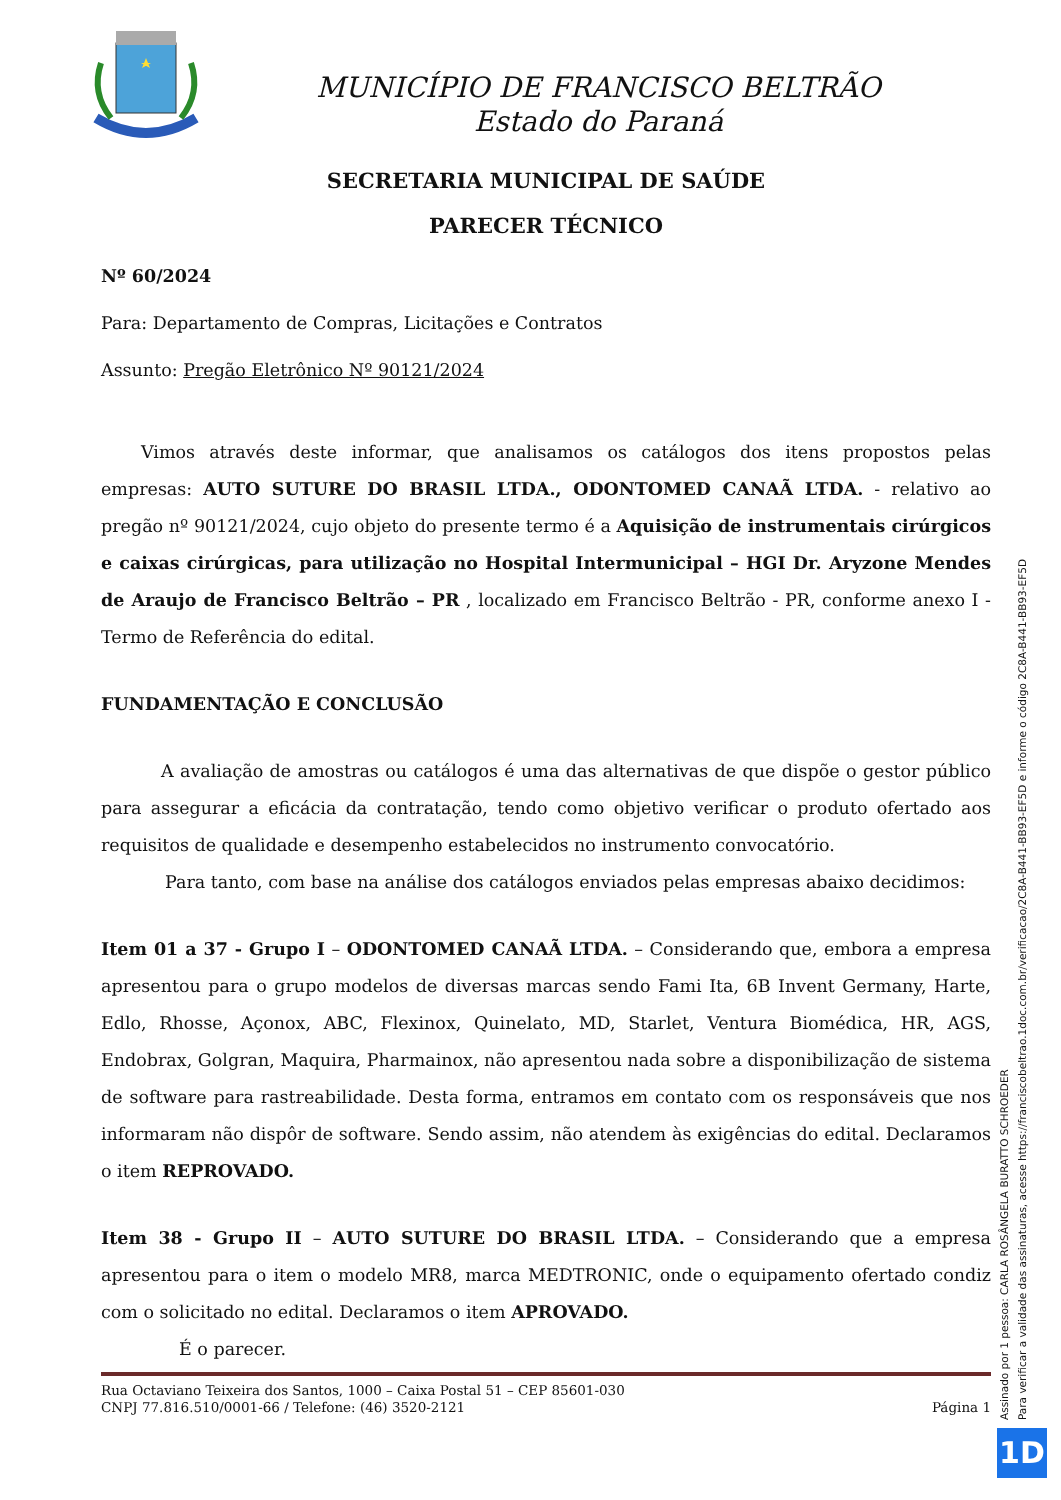MUNICÍPIO DE FRANCISCO BELTRÃO
Estado do Paraná
SECRETARIA MUNICIPAL DE SAÚDE
PARECER TÉCNICO
Nº 60/2024
Para: Departamento de Compras, Licitações e Contratos
Assunto: Pregão Eletrônico Nº 90121/2024
Vimos através deste informar, que analisamos os catálogos dos itens propostos pelas empresas: AUTO SUTURE DO BRASIL LTDA., ODONTOMED CANAÃ LTDA. - relativo ao pregão nº 90121/2024, cujo objeto do presente termo é a Aquisição de instrumentais cirúrgicos e caixas cirúrgicas, para utilização no Hospital Intermunicipal – HGI Dr. Aryzone Mendes de Araujo de Francisco Beltrão – PR , localizado em Francisco Beltrão - PR, conforme anexo I - Termo de Referência do edital.
FUNDAMENTAÇÃO E CONCLUSÃO
A avaliação de amostras ou catálogos é uma das alternativas de que dispõe o gestor público para assegurar a eficácia da contratação, tendo como objetivo verificar o produto ofertado aos requisitos de qualidade e desempenho estabelecidos no instrumento convocatório.
Para tanto, com base na análise dos catálogos enviados pelas empresas abaixo decidimos:
Item 01 a 37 - Grupo I – ODONTOMED CANAÃ LTDA. – Considerando que, embora a empresa apresentou para o grupo modelos de diversas marcas sendo Fami Ita, 6B Invent Germany, Harte, Edlo, Rhosse, Açonox, ABC, Flexinox, Quinelato, MD, Starlet, Ventura Biomédica, HR, AGS, Endobrax, Golgran, Maquira, Pharmainox, não apresentou nada sobre a disponibilização de sistema de software para rastreabilidade. Desta forma, entramos em contato com os responsáveis que nos informaram não dispôr de software. Sendo assim, não atendem às exigências do edital. Declaramos o item REPROVADO.
Item 38 - Grupo II – AUTO SUTURE DO BRASIL LTDA. – Considerando que a empresa apresentou para o item o modelo MR8, marca MEDTRONIC, onde o equipamento ofertado condiz com o solicitado no edital. Declaramos o item APROVADO.
É o parecer.
Rua Octaviano Teixeira dos Santos, 1000 – Caixa Postal 51 – CEP 85601-030
CNPJ 77.816.510/0001-66 / Telefone: (46) 3520-2121
Página 1
Assinado por 1 pessoa: CARLA ROSÂNGELA BURATTO SCHROEDER
Para verificar a validade das assinaturas, acesse https://franciscobeltrao.1doc.com.br/verificacao/2C8A-B441-BB93-EF5D e informe o código 2C8A-B441-BB93-EF5D
1D